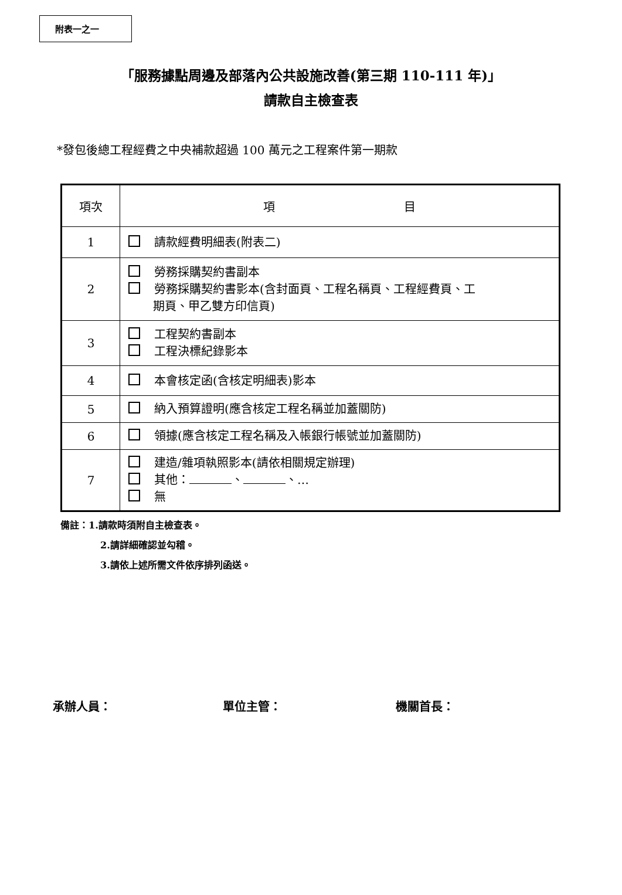附表一之一
「服務據點周邊及部落內公共設施改善(第三期 110-111 年)」
請款自主檢查表
*發包後總工程經費之中央補款超過 100 萬元之工程案件第一期款
| 項次 | 項 目 |
| --- | --- |
| 1 | 請款經費明細表(附表二) |
| 2 | 勞務採購契約書副本 勞務採購契約書影本(含封面頁、工程名稱頁、工程經費頁、工 期頁、甲乙雙方印信頁) |
| 3 | 工程契約書副本 工程決標紀錄影本 |
| 4 | 本會核定函(含核定明細表)影本 |
| 5 | 納入預算證明(應含核定工程名稱並加蓋關防) |
| 6 | 領據(應含核定工程名稱及入帳銀行帳號並加蓋關防) |
| 7 | 建造/雜項執照影本(請依相關規定辦理) 其他： 、 、… 無 |
備註：1.請款時須附自主檢查表。
2.請詳細確認並勾稽。
3.請依上述所需文件依序排列函送。
承辦人員： 單位主管： 機關首長：